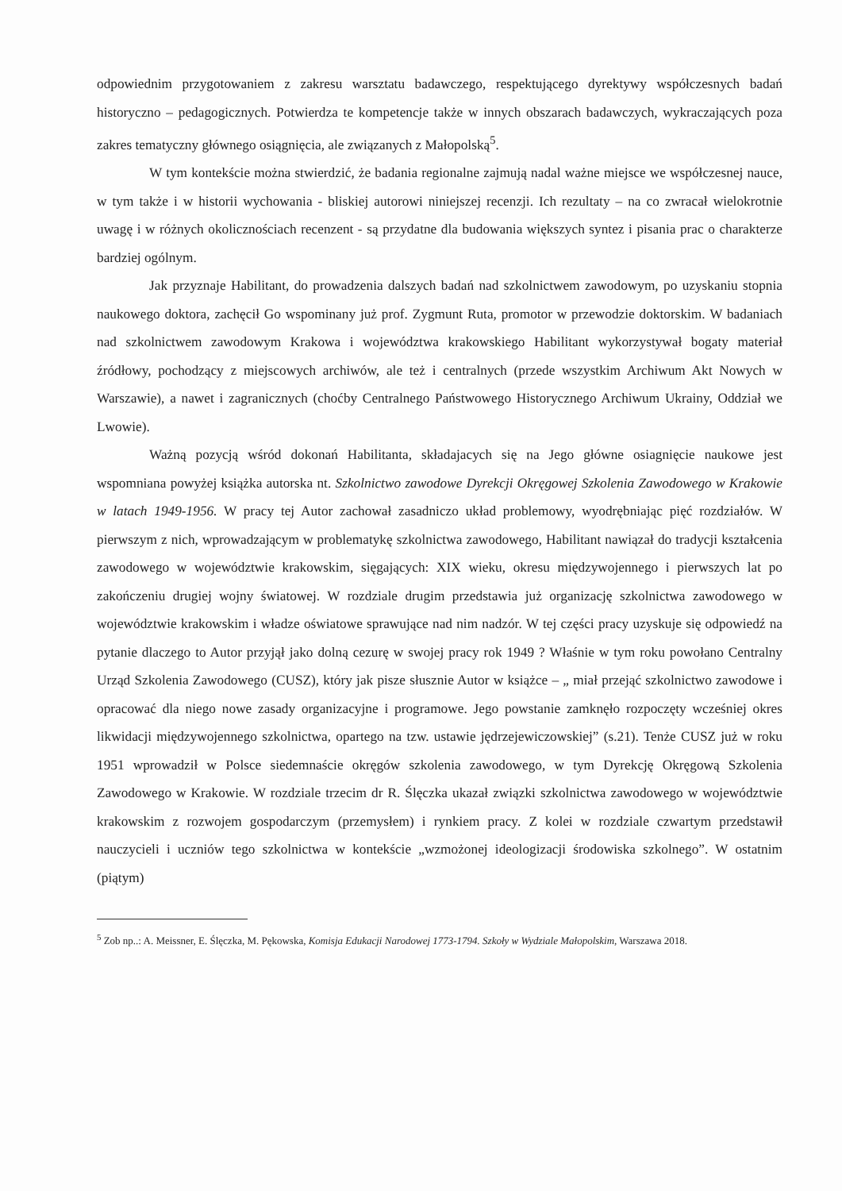odpowiednim przygotowaniem z zakresu warsztatu badawczego, respektującego dyrektywy współczesnych badań historyczno – pedagogicznych. Potwierdza te kompetencje także w innych obszarach badawczych, wykraczających poza zakres tematyczny głównego osiągnięcia, ale związanych z Małopolską<sup>5</sup>.
W tym kontekście można stwierdzić, że badania regionalne zajmują nadal ważne miejsce we współczesnej nauce, w tym także i w historii wychowania - bliskiej autorowi niniejszej recenzji. Ich rezultaty – na co zwracał wielokrotnie uwagę i w różnych okolicznościach recenzent - są przydatne dla budowania większych syntez i pisania prac o charakterze bardziej ogólnym.
Jak przyznaje Habilitant, do prowadzenia dalszych badań nad szkolnictwem zawodowym, po uzyskaniu stopnia naukowego doktora, zachęcił Go wspominany już prof. Zygmunt Ruta, promotor w przewodzie doktorskim. W badaniach nad szkolnictwem zawodowym Krakowa i województwa krakowskiego Habilitant wykorzystywał bogaty materiał źródłowy, pochodzący z miejscowych archiwów, ale też i centralnych (przede wszystkim Archiwum Akt Nowych w Warszawie), a nawet i zagranicznych (choćby Centralnego Państwowego Historycznego Archiwum Ukrainy, Oddział we Lwowie).
Ważną pozycją wśród dokonań Habilitanta, składajacych się na Jego główne osiagnięcie naukowe jest wspomniana powyżej książka autorska nt. Szkolnictwo zawodowe Dyrekcji Okręgowej Szkolenia Zawodowego w Krakowie w latach 1949-1956. W pracy tej Autor zachował zasadniczo układ problemowy, wyodrębniając pięć rozdziałów. W pierwszym z nich, wprowadzającym w problematykę szkolnictwa zawodowego, Habilitant nawiązał do tradycji kształcenia zawodowego w województwie krakowskim, sięgających: XIX wieku, okresu międzywojennego i pierwszych lat po zakończeniu drugiej wojny światowej. W rozdziale drugim przedstawia już organizację szkolnictwa zawodowego w województwie krakowskim i władze oświatowe sprawujące nad nim nadzór. W tej części pracy uzyskuje się odpowiedź na pytanie dlaczego to Autor przyjął jako dolną cezurę w swojej pracy rok 1949 ? Właśnie w tym roku powołano Centralny Urząd Szkolenia Zawodowego (CUSZ), który jak pisze słusznie Autor w książce – „ miał przejąć szkolnictwo zawodowe i opracować dla niego nowe zasady organizacyjne i programowe. Jego powstanie zamknęło rozpoczęty wcześniej okres likwidacji międzywojennego szkolnictwa, opartego na tzw. ustawie jędrzejewiczowskiej” (s.21). Tenże CUSZ już w roku 1951 wprowadził w Polsce siedemnaście okręgów szkolenia zawodowego, w tym Dyrekcję Okręgową Szkolenia Zawodowego w Krakowie. W rozdziale trzecim dr R. Ślęczka ukazał związki szkolnictwa zawodowego w województwie krakowskim z rozwojem gospodarczym (przemysłem) i rynkiem pracy. Z kolei w rozdziale czwartym przedstawił nauczycieli i uczniów tego szkolnictwa w kontekście „wzmożonej ideologizacji środowiska szkolnego”. W ostatnim (piątym)
<sup>5</sup> Zob np..: A. Meissner, E. Ślęczka, M. Pękowska, Komisja Edukacji Narodowej 1773-1794. Szkoły w Wydziale Małopolskim, Warszawa 2018.